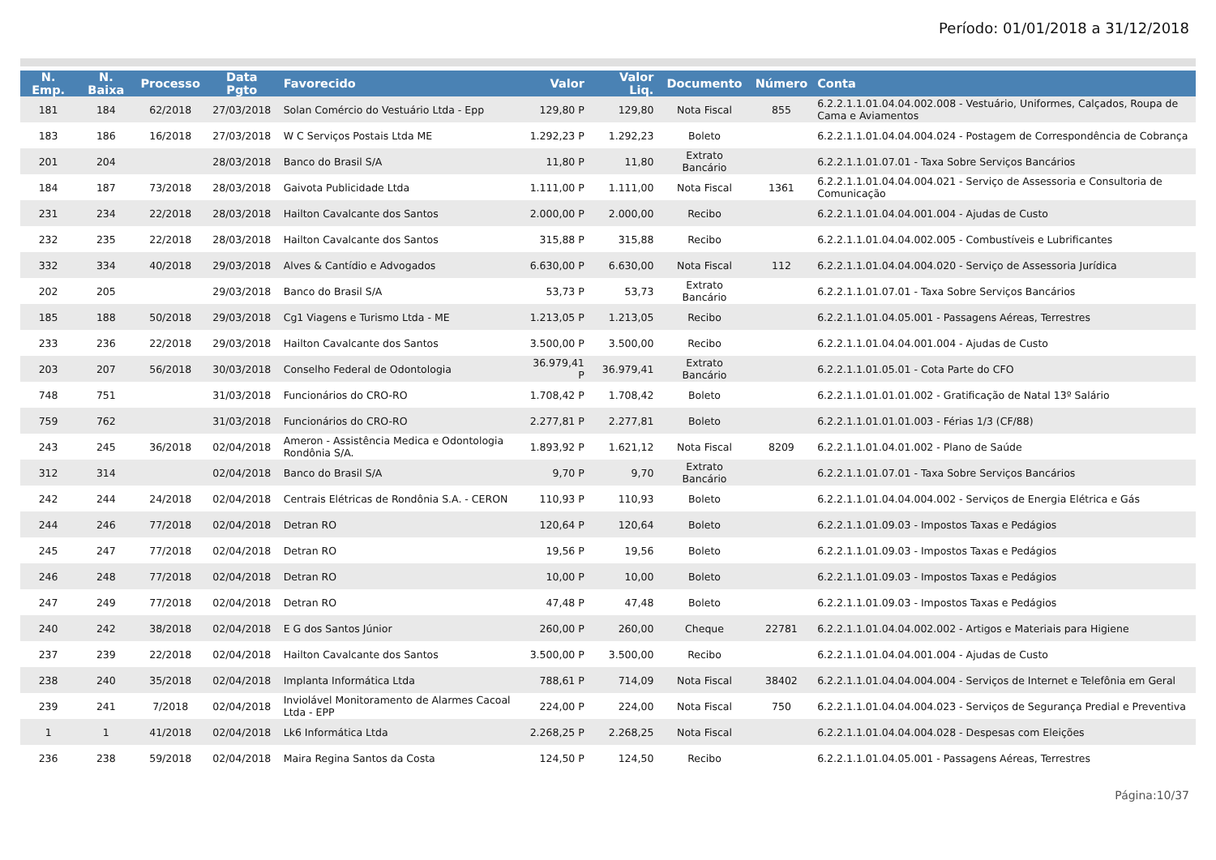Período: 01/01/2018 a 31/12/2018
| N. Emp. | N. Baixa | Processo | Data Pgto | Favorecido | Valor | Valor Liq. | Documento | Número | Conta |
| --- | --- | --- | --- | --- | --- | --- | --- | --- | --- |
| 181 | 184 | 62/2018 | 27/03/2018 | Solan Comércio do Vestuário Ltda - Epp | 129,80 P | 129,80 | Nota Fiscal | 855 | 6.2.2.1.1.01.04.04.002.008 - Vestuário, Uniformes, Calçados, Roupa de Cama e Aviamentos |
| 183 | 186 | 16/2018 | 27/03/2018 | W C Serviços Postais Ltda ME | 1.292,23 P | 1.292,23 | Boleto | | 6.2.2.1.1.01.04.04.004.024 - Postagem de Correspondência de Cobrança |
| 201 | 204 | | 28/03/2018 | Banco do Brasil S/A | 11,80 P | 11,80 | Extrato Bancário | | 6.2.2.1.1.01.07.01 - Taxa Sobre Serviços Bancários |
| 184 | 187 | 73/2018 | 28/03/2018 | Gaivota Publicidade Ltda | 1.111,00 P | 1.111,00 | Nota Fiscal | 1361 | 6.2.2.1.1.01.04.04.004.021 - Serviço de Assessoria e Consultoria de Comunicação |
| 231 | 234 | 22/2018 | 28/03/2018 | Hailton Cavalcante dos Santos | 2.000,00 P | 2.000,00 | Recibo | | 6.2.2.1.1.01.04.04.001.004 - Ajudas de Custo |
| 232 | 235 | 22/2018 | 28/03/2018 | Hailton Cavalcante dos Santos | 315,88 P | 315,88 | Recibo | | 6.2.2.1.1.01.04.04.002.005 - Combustíveis e Lubrificantes |
| 332 | 334 | 40/2018 | 29/03/2018 | Alves & Cantídio e Advogados | 6.630,00 P | 6.630,00 | Nota Fiscal | 112 | 6.2.2.1.1.01.04.04.004.020 - Serviço de Assessoria Jurídica |
| 202 | 205 | | 29/03/2018 | Banco do Brasil S/A | 53,73 P | 53,73 | Extrato Bancário | | 6.2.2.1.1.01.07.01 - Taxa Sobre Serviços Bancários |
| 185 | 188 | 50/2018 | 29/03/2018 | Cg1 Viagens e Turismo Ltda - ME | 1.213,05 P | 1.213,05 | Recibo | | 6.2.2.1.1.01.04.05.001 - Passagens Aéreas, Terrestres |
| 233 | 236 | 22/2018 | 29/03/2018 | Hailton Cavalcante dos Santos | 3.500,00 P | 3.500,00 | Recibo | | 6.2.2.1.1.01.04.04.001.004 - Ajudas de Custo |
| 203 | 207 | 56/2018 | 30/03/2018 | Conselho Federal de Odontologia | 36.979,41 P | 36.979,41 | Extrato Bancário | | 6.2.2.1.1.01.05.01 - Cota Parte do CFO |
| 748 | 751 | | 31/03/2018 | Funcionários do CRO-RO | 1.708,42 P | 1.708,42 | Boleto | | 6.2.2.1.1.01.01.01.002 - Gratificação de Natal 13º Salário |
| 759 | 762 | | 31/03/2018 | Funcionários do CRO-RO | 2.277,81 P | 2.277,81 | Boleto | | 6.2.2.1.1.01.01.01.003 - Férias 1/3 (CF/88) |
| 243 | 245 | 36/2018 | 02/04/2018 | Ameron - Assistência Medica e Odontologia Rondônia S/A. | 1.893,92 P | 1.621,12 | Nota Fiscal | 8209 | 6.2.2.1.1.01.04.01.002 - Plano de Saúde |
| 312 | 314 | | 02/04/2018 | Banco do Brasil S/A | 9,70 P | 9,70 | Extrato Bancário | | 6.2.2.1.1.01.07.01 - Taxa Sobre Serviços Bancários |
| 242 | 244 | 24/2018 | 02/04/2018 | Centrais Elétricas de Rondônia S.A. - CERON | 110,93 P | 110,93 | Boleto | | 6.2.2.1.1.01.04.04.004.002 - Serviços de Energia Elétrica e Gás |
| 244 | 246 | 77/2018 | 02/04/2018 | Detran RO | 120,64 P | 120,64 | Boleto | | 6.2.2.1.1.01.09.03 - Impostos Taxas e Pedágios |
| 245 | 247 | 77/2018 | 02/04/2018 | Detran RO | 19,56 P | 19,56 | Boleto | | 6.2.2.1.1.01.09.03 - Impostos Taxas e Pedágios |
| 246 | 248 | 77/2018 | 02/04/2018 | Detran RO | 10,00 P | 10,00 | Boleto | | 6.2.2.1.1.01.09.03 - Impostos Taxas e Pedágios |
| 247 | 249 | 77/2018 | 02/04/2018 | Detran RO | 47,48 P | 47,48 | Boleto | | 6.2.2.1.1.01.09.03 - Impostos Taxas e Pedágios |
| 240 | 242 | 38/2018 | 02/04/2018 | E G dos Santos Júnior | 260,00 P | 260,00 | Cheque | 22781 | 6.2.2.1.1.01.04.04.002.002 - Artigos e Materiais para Higiene |
| 237 | 239 | 22/2018 | 02/04/2018 | Hailton Cavalcante dos Santos | 3.500,00 P | 3.500,00 | Recibo | | 6.2.2.1.1.01.04.04.001.004 - Ajudas de Custo |
| 238 | 240 | 35/2018 | 02/04/2018 | Implanta Informática Ltda | 788,61 P | 714,09 | Nota Fiscal | 38402 | 6.2.2.1.1.01.04.04.004.004 - Serviços de Internet e Telefônia em Geral |
| 239 | 241 | 7/2018 | 02/04/2018 | Inviolável Monitoramento de Alarmes Cacoal Ltda - EPP | 224,00 P | 224,00 | Nota Fiscal | 750 | 6.2.2.1.1.01.04.04.004.023 - Serviços de Segurança Predial e Preventiva |
| 1 | 1 | 41/2018 | 02/04/2018 | Lk6 Informática Ltda | 2.268,25 P | 2.268,25 | Nota Fiscal | | 6.2.2.1.1.01.04.04.004.028 - Despesas com Eleições |
| 236 | 238 | 59/2018 | 02/04/2018 | Maira Regina Santos da Costa | 124,50 P | 124,50 | Recibo | | 6.2.2.1.1.01.04.05.001 - Passagens Aéreas, Terrestres |
Página:10/37